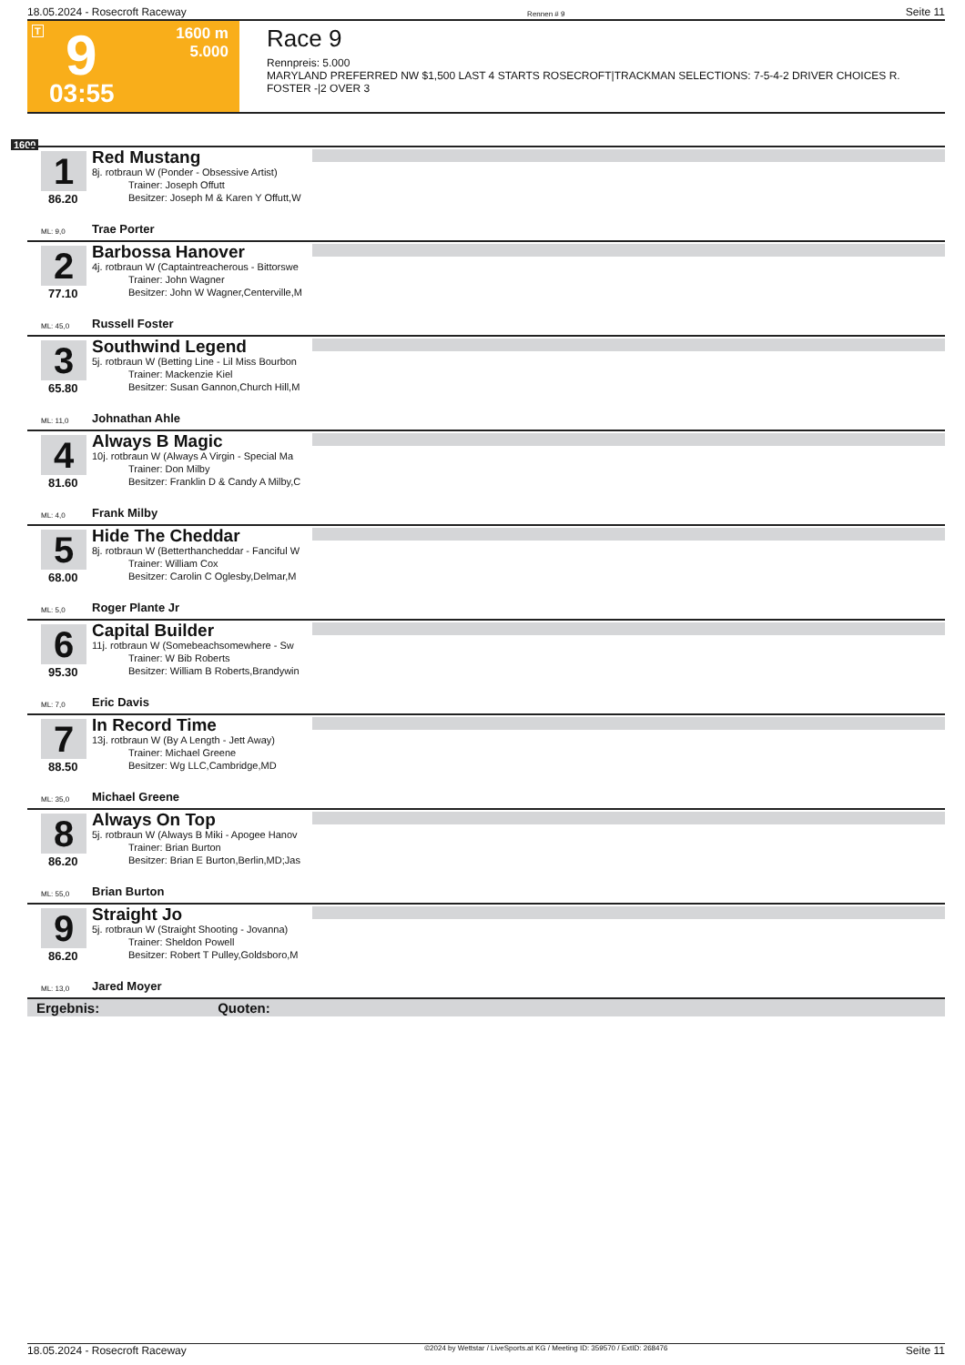18.05.2024 - Rosecroft Raceway Rennen # 9 Seite 11
T 9
03:55
1600 m
5.000
Race 9
Rennpreis: 5.000
MARYLAND PREFERRED NW $1,500 LAST 4 STARTS ROSECROFT|TRACKMAN SELECTIONS: 7-5-4-2 DRIVER CHOICES R. FOSTER -|2 OVER 3
1600
1
86.20
Red Mustang
8j. rotbraun W (Ponder - Obsessive Artist)
Trainer: Joseph Offutt
Besitzer: Joseph M & Karen Y Offutt,W
ML: 9,0 Trae Porter
2
77.10
Barbossa Hanover
4j. rotbraun W (Captaintreacherous - Bittorswe
Trainer: John Wagner
Besitzer: John W Wagner,Centerville,M
ML: 45,0 Russell Foster
3
65.80
Southwind Legend
5j. rotbraun W (Betting Line - Lil Miss Bourbon
Trainer: Mackenzie Kiel
Besitzer: Susan Gannon,Church Hill,M
ML: 11,0 Johnathan Ahle
4
81.60
Always B Magic
10j. rotbraun W (Always A Virgin - Special Ma
Trainer: Don Milby
Besitzer: Franklin D & Candy A Milby,C
ML: 4,0 Frank Milby
5
68.00
Hide The Cheddar
8j. rotbraun W (Betterthancheddar - Fanciful W
Trainer: William Cox
Besitzer: Carolin C Oglesby,Delmar,M
ML: 5,0 Roger Plante Jr
6
95.30
Capital Builder
11j. rotbraun W (Somebeachsomewhere - Sw
Trainer: W Bib Roberts
Besitzer: William B Roberts,Brandywin
ML: 7,0 Eric Davis
7
88.50
In Record Time
13j. rotbraun W (By A Length - Jett Away)
Trainer: Michael Greene
Besitzer: Wg LLC,Cambridge,MD
ML: 35,0 Michael Greene
8
86.20
Always On Top
5j. rotbraun W (Always B Miki - Apogee Hanov
Trainer: Brian Burton
Besitzer: Brian E Burton,Berlin,MD;Jas
ML: 55,0 Brian Burton
9
86.20
Straight Jo
5j. rotbraun W (Straight Shooting - Jovanna)
Trainer: Sheldon Powell
Besitzer: Robert T Pulley,Goldsboro,M
ML: 13,0 Jared Moyer
Ergebnis: Quoten:
18.05.2024 - Rosecroft Raceway ©2024 by Wettstar / LiveSports.at KG / Meeting ID: 359570 / ExtID: 268476 Seite 11